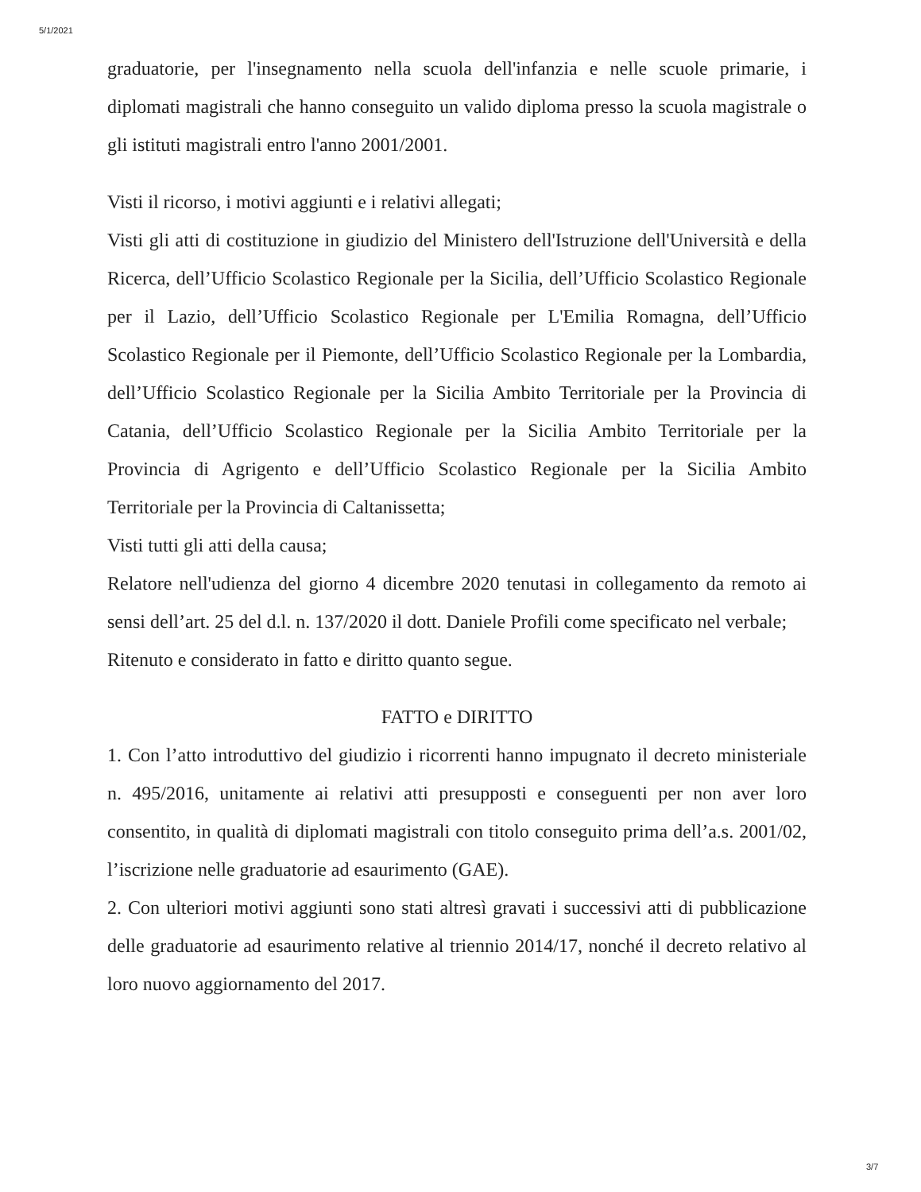5/1/2021
graduatorie, per l'insegnamento nella scuola dell'infanzia e nelle scuole primarie, i diplomati magistrali che hanno conseguito un valido diploma presso la scuola magistrale o gli istituti magistrali entro l'anno 2001/2001.
Visti il ricorso, i motivi aggiunti e i relativi allegati;
Visti gli atti di costituzione in giudizio del Ministero dell'Istruzione dell'Università e della Ricerca, dell’Ufficio Scolastico Regionale per la Sicilia, dell’Ufficio Scolastico Regionale per il Lazio, dell’Ufficio Scolastico Regionale per L'Emilia Romagna, dell’Ufficio Scolastico Regionale per il Piemonte, dell’Ufficio Scolastico Regionale per la Lombardia, dell’Ufficio Scolastico Regionale per la Sicilia Ambito Territoriale per la Provincia di Catania, dell’Ufficio Scolastico Regionale per la Sicilia Ambito Territoriale per la Provincia di Agrigento e dell’Ufficio Scolastico Regionale per la Sicilia Ambito Territoriale per la Provincia di Caltanissetta;
Visti tutti gli atti della causa;
Relatore nell'udienza del giorno 4 dicembre 2020 tenutasi in collegamento da remoto ai sensi dell’art. 25 del d.l. n. 137/2020 il dott. Daniele Profili come specificato nel verbale;
Ritenuto e considerato in fatto e diritto quanto segue.
FATTO e DIRITTO
1. Con l’atto introduttivo del giudizio i ricorrenti hanno impugnato il decreto ministeriale n. 495/2016, unitamente ai relativi atti presupposti e conseguenti per non aver loro consentito, in qualità di diplomati magistrali con titolo conseguito prima dell’a.s. 2001/02, l’iscrizione nelle graduatorie ad esaurimento (GAE).
2. Con ulteriori motivi aggiunti sono stati altresì gravati i successivi atti di pubblicazione delle graduatorie ad esaurimento relative al triennio 2014/17, nonché il decreto relativo al loro nuovo aggiornamento del 2017.
3/7